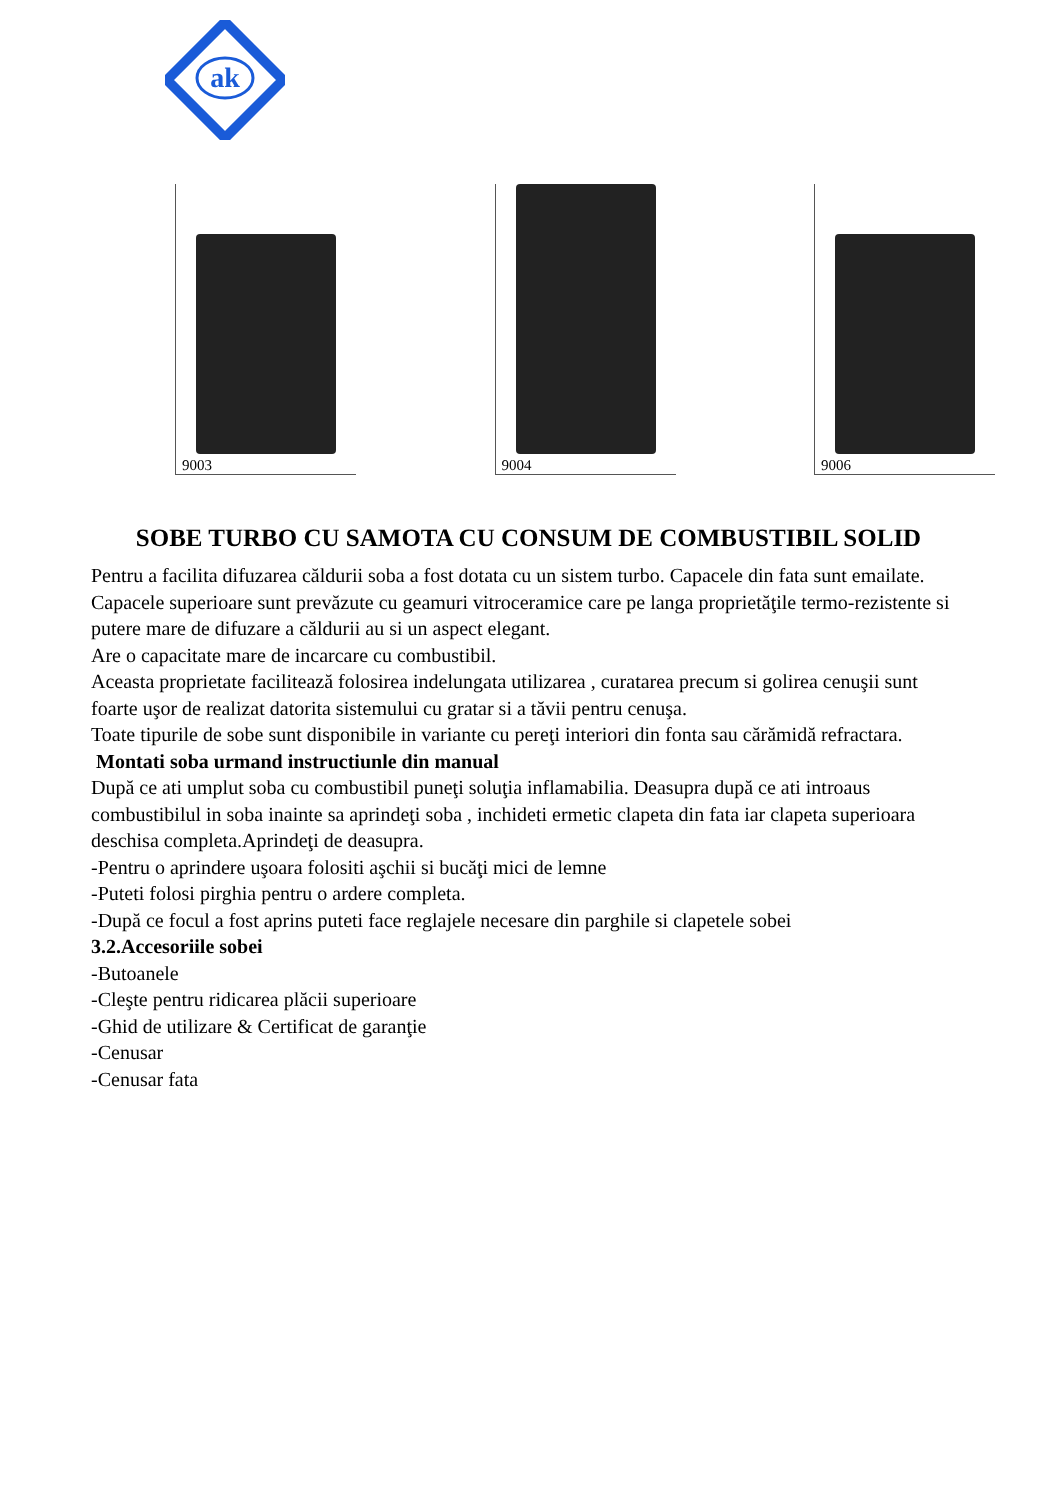ak
9003
9004
9006
SOBE TURBO CU SAMOTA CU CONSUM DE COMBUSTIBIL SOLID
Pentru a facilita difuzarea căldurii soba a fost dotata cu un sistem turbo. Capacele din fata sunt emailate.
Capacele superioare sunt prevăzute cu geamuri vitroceramice care pe langa proprietăţile termo-rezistente si putere mare de difuzare a căldurii au si un aspect elegant.
Are o capacitate mare de incarcare cu combustibil.
Aceasta proprietate facilitează folosirea indelungata utilizarea , curatarea precum si golirea cenuşii sunt foarte uşor de realizat datorita sistemului cu gratar si a tăvii pentru cenuşa.
Toate tipurile de sobe sunt disponibile in variante cu pereţi interiori din fonta sau cărămidă refractara.
Montati soba urmand instructiunle din manual
După ce ati umplut soba cu combustibil puneţi soluţia inflamabilia. Deasupra după ce ati introaus combustibilul in soba inainte sa aprindeţi soba , inchideti ermetic clapeta din fata iar clapeta superioara deschisa completa.Aprindeţi de deasupra.
-Pentru o aprindere uşoara folositi aşchii si bucăţi mici de lemne
-Puteti folosi pirghia pentru o ardere completa.
-După ce focul a fost aprins puteti face reglajele necesare din parghile si clapetele sobei
3.2.Accesoriile sobei
-Butoanele
-Cleşte pentru ridicarea plăcii superioare
-Ghid de utilizare & Certificat de garanţie
-Cenusar
-Cenusar fata